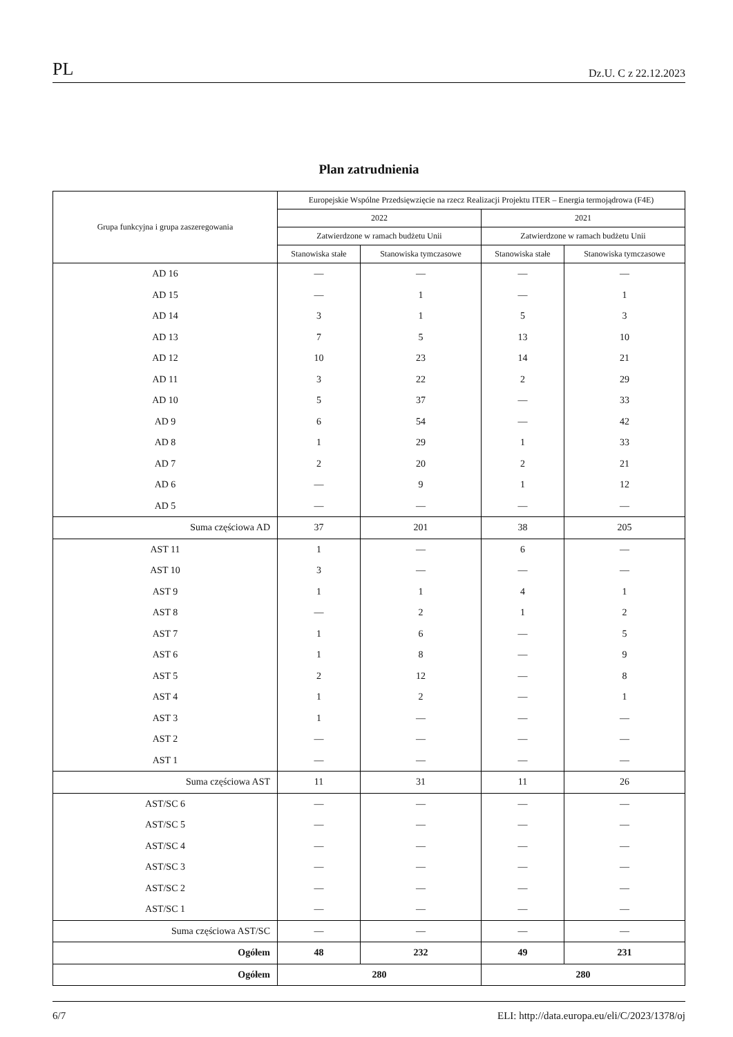PL Dz.U. C z 22.12.2023
Plan zatrudnienia
| Grupa funkcyjna i grupa zaszeregowania | Europejskie Wspólne Przedsięwzięcie na rzecz Realizacji Projektu ITER – Energia termojądrowa (F4E) | | | |
| --- | --- | --- | --- | --- |
| | 2022 | | 2021 | |
| | Zatwierdzone w ramach budżetu Unii | | Zatwierdzone w ramach budżetu Unii | |
| | Stanowiska stałe | Stanowiska tymczasowe | Stanowiska stałe | Stanowiska tymczasowe |
| AD 16 | — | — | — | — |
| AD 15 | — | 1 | — | 1 |
| AD 14 | 3 | 1 | 5 | 3 |
| AD 13 | 7 | 5 | 13 | 10 |
| AD 12 | 10 | 23 | 14 | 21 |
| AD 11 | 3 | 22 | 2 | 29 |
| AD 10 | 5 | 37 | — | 33 |
| AD 9 | 6 | 54 | — | 42 |
| AD 8 | 1 | 29 | 1 | 33 |
| AD 7 | 2 | 20 | 2 | 21 |
| AD 6 | — | 9 | 1 | 12 |
| AD 5 | — | — | — | — |
| Suma częściowa AD | 37 | 201 | 38 | 205 |
| AST 11 | 1 | — | 6 | — |
| AST 10 | 3 | — | — | — |
| AST 9 | 1 | 1 | 4 | 1 |
| AST 8 | — | 2 | 1 | 2 |
| AST 7 | 1 | 6 | — | 5 |
| AST 6 | 1 | 8 | — | 9 |
| AST 5 | 2 | 12 | — | 8 |
| AST 4 | 1 | 2 | — | 1 |
| AST 3 | 1 | — | — | — |
| AST 2 | — | — | — | — |
| AST 1 | — | — | — | — |
| Suma częściowa AST | 11 | 31 | 11 | 26 |
| AST/SC 6 | — | — | — | — |
| AST/SC 5 | — | — | — | — |
| AST/SC 4 | — | — | — | — |
| AST/SC 3 | — | — | — | — |
| AST/SC 2 | — | — | — | — |
| AST/SC 1 | — | — | — | — |
| Suma częściowa AST/SC | — | — | — | — |
| Ogółem | 48 | 232 | 49 | 231 |
| Ogółem | 280 | | 280 | |
6/7 ELI: http://data.europa.eu/eli/C/2023/1378/oj